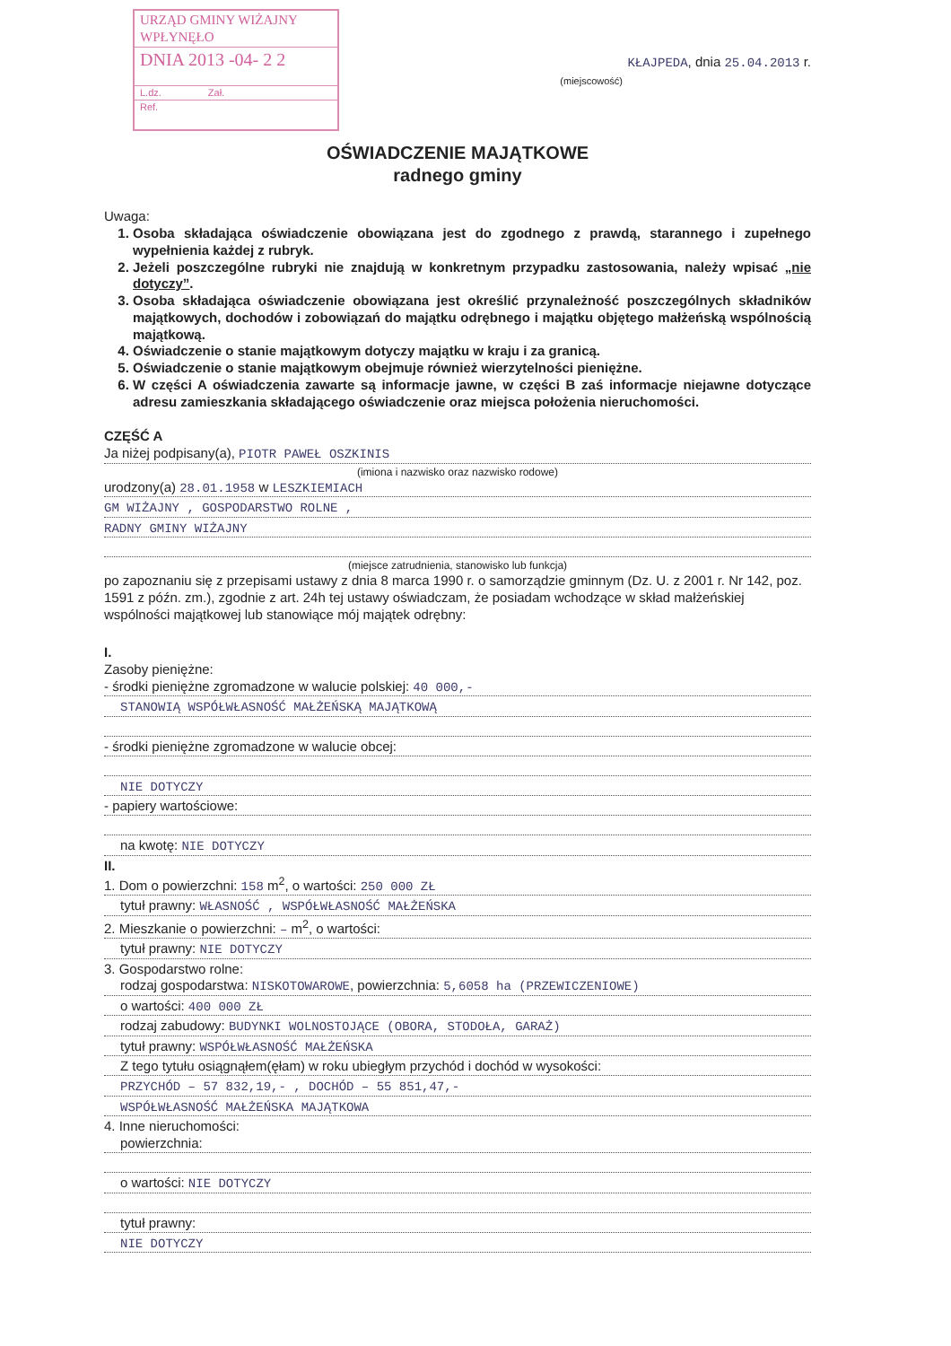URZĄD GMINY WIŻAJNY
WPŁYNĘŁO
DNIA 2013 -04- 2 2
L.dz. Zał.
Ref.
KŁAJPEDA, dnia 25.04.2013 r.
(miejscowość)
OŚWIADCZENIE MAJĄTKOWE
radnego gminy
Uwaga:
1. Osoba składająca oświadczenie obowiązana jest do zgodnego z prawdą, starannego i zupełnego wypełnienia każdej z rubryk.
2. Jeżeli poszczególne rubryki nie znajdują w konkretnym przypadku zastosowania, należy wpisać „nie dotyczy”.
3. Osoba składająca oświadczenie obowiązana jest określić przynależność poszczególnych składników majątkowych, dochodów i zobowiązań do majątku odrębnego i majątku objętego małżeńską wspólnością majątkową.
4. Oświadczenie o stanie majątkowym dotyczy majątku w kraju i za granicą.
5. Oświadczenie o stanie majątkowym obejmuje również wierzytelności pieniężne.
6. W części A oświadczenia zawarte są informacje jawne, w części B zaś informacje niejawne dotyczące adresu zamieszkania składającego oświadczenie oraz miejsca położenia nieruchomości.
CZĘŚĆ A
Ja niżej podpisany(a), PIOTR PAWEŁ OSZKINIS
(imiona i nazwisko oraz nazwisko rodowe)
urodzony(a) 28.01.1958 w LESZKIEMIACH
GM WIŻAJNY , GOSPODARSTWO ROLNE ,
RADNY GMINY WIŻAJNY
(miejsce zatrudnienia, stanowisko lub funkcja)
po zapoznaniu się z przepisami ustawy z dnia 8 marca 1990 r. o samorządzie gminnym (Dz. U. z 2001 r. Nr 142, poz. 1591 z późn. zm.), zgodnie z art. 24h tej ustawy oświadczam, że posiadam wchodzące w skład małżeńskiej wspólności majątkowej lub stanowiące mój majątek odrębny:
I.
Zasoby pieniężne:
- środki pieniężne zgromadzone w walucie polskiej: 40 000,-
STANOWIĄ WSPÓŁWŁASNOŚĆ MAŁŻEŃSKĄ MAJĄTKOWĄ
- środki pieniężne zgromadzone w walucie obcej:
NIE DOTYCZY
- papiery wartościowe:
na kwotę: NIE DOTYCZY
II.
1. Dom o powierzchni: 158 m<sup>2</sup>, o wartości: 250 000 ZŁ
tytuł prawny: WŁASNOŚĆ , WSPÓŁWŁASNOŚĆ MAŁŻEŃSKA
2. Mieszkanie o powierzchni: – m<sup>2</sup>, o wartości:
tytuł prawny: NIE DOTYCZY
3. Gospodarstwo rolne:
rodzaj gospodarstwa: NISKOTOWAROWE, powierzchnia: 5,6058 ha (PRZEWICZENIOWE)
o wartości: 400 000 ZŁ
rodzaj zabudowy: BUDYNKI WOLNOSTOJĄCE (OBORA, STODOŁA, GARAŻ)
tytuł prawny: WSPÓŁWŁASNOŚĆ MAŁŻEŃSKA
Z tego tytułu osiągnąłem(ęłam) w roku ubiegłym przychód i dochód w wysokości:
PRZYCHÓD – 57 832,19,- , DOCHÓD – 55 851,47,-
WSPÓŁWŁASNOŚĆ MAŁŻEŃSKA MAJĄTKOWA
4. Inne nieruchomości:
powierzchnia:
o wartości: NIE DOTYCZY
tytuł prawny:
NIE DOTYCZY